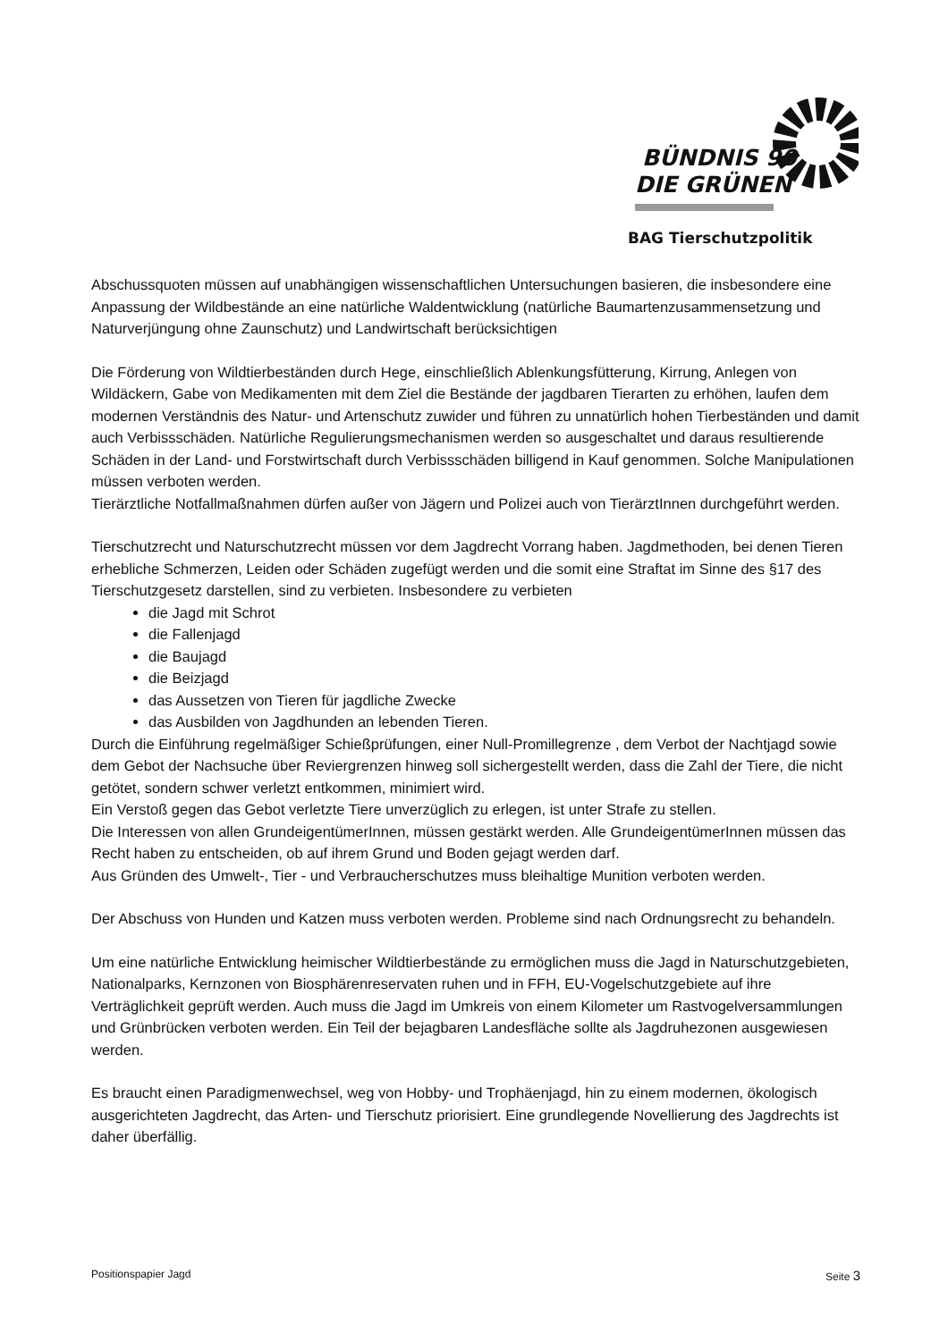BÜNDNIS 90
DIE GRÜNEN
BAG Tierschutzpolitik
Abschussquoten müssen auf unabhängigen wissenschaftlichen Untersuchungen basieren, die insbesondere eine Anpassung der Wildbestände an eine natürliche Waldentwicklung (natürliche Baumartenzusammensetzung und Naturverjüngung ohne Zaunschutz) und Landwirtschaft berücksichtigen
Die Förderung von Wildtierbeständen durch Hege, einschließlich Ablenkungsfütterung, Kirrung, Anlegen von Wildäckern, Gabe von Medikamenten mit dem Ziel die Bestände der jagdbaren Tierarten zu erhöhen, laufen dem modernen Verständnis des Natur- und Artenschutz zuwider und führen zu unnatürlich hohen Tierbeständen und damit auch Verbissschäden. Natürliche Regulierungsmechanismen werden so ausgeschaltet und daraus resultierende Schäden in der Land- und Forstwirtschaft durch Verbissschäden billigend in Kauf genommen. Solche Manipulationen müssen verboten werden.
Tierärztliche Notfallmaßnahmen dürfen außer von Jägern und Polizei auch von TierärztInnen durchgeführt werden.
Tierschutzrecht und Naturschutzrecht müssen vor dem Jagdrecht Vorrang haben. Jagdmethoden, bei denen Tieren erhebliche Schmerzen, Leiden oder Schäden zugefügt werden und die somit eine Straftat im Sinne des §17 des Tierschutzgesetz darstellen, sind zu verbieten. Insbesondere zu verbieten
die Jagd mit Schrot
die Fallenjagd
die Baujagd
die Beizjagd
das Aussetzen von Tieren für jagdliche Zwecke
das Ausbilden von Jagdhunden an lebenden Tieren.
Durch die Einführung regelmäßiger Schießprüfungen, einer Null-Promillegrenze , dem Verbot der Nachtjagd sowie dem Gebot der Nachsuche über Reviergrenzen hinweg soll sichergestellt werden, dass die Zahl der Tiere, die nicht getötet, sondern schwer verletzt entkommen, minimiert wird.
Ein Verstoß gegen das Gebot verletzte Tiere unverzüglich zu erlegen, ist unter Strafe zu stellen.
Die Interessen von allen GrundeigentümerInnen, müssen gestärkt werden. Alle GrundeigentümerInnen müssen das Recht haben zu entscheiden, ob auf ihrem Grund und Boden gejagt werden darf.
Aus Gründen des Umwelt-, Tier - und Verbraucherschutzes muss bleihaltige Munition verboten werden.
Der Abschuss von Hunden und Katzen muss verboten werden. Probleme sind nach Ordnungsrecht zu behandeln.
Um eine natürliche Entwicklung heimischer Wildtierbestände zu ermöglichen muss die Jagd in Naturschutzgebieten, Nationalparks, Kernzonen von Biosphärenreservaten ruhen und in FFH, EU-Vogelschutzgebiete auf ihre Verträglichkeit geprüft werden. Auch muss die Jagd im Umkreis von einem Kilometer um Rastvogelversammlungen und Grünbrücken verboten werden. Ein Teil der bejagbaren Landesfläche sollte als Jagdruhezonen ausgewiesen werden.
Es braucht einen Paradigmenwechsel, weg von Hobby- und Trophäenjagd, hin zu einem modernen, ökologisch ausgerichteten Jagdrecht, das Arten- und Tierschutz priorisiert. Eine grundlegende Novellierung des Jagdrechts ist daher überfällig.
Positionspapier Jagd Seite 3